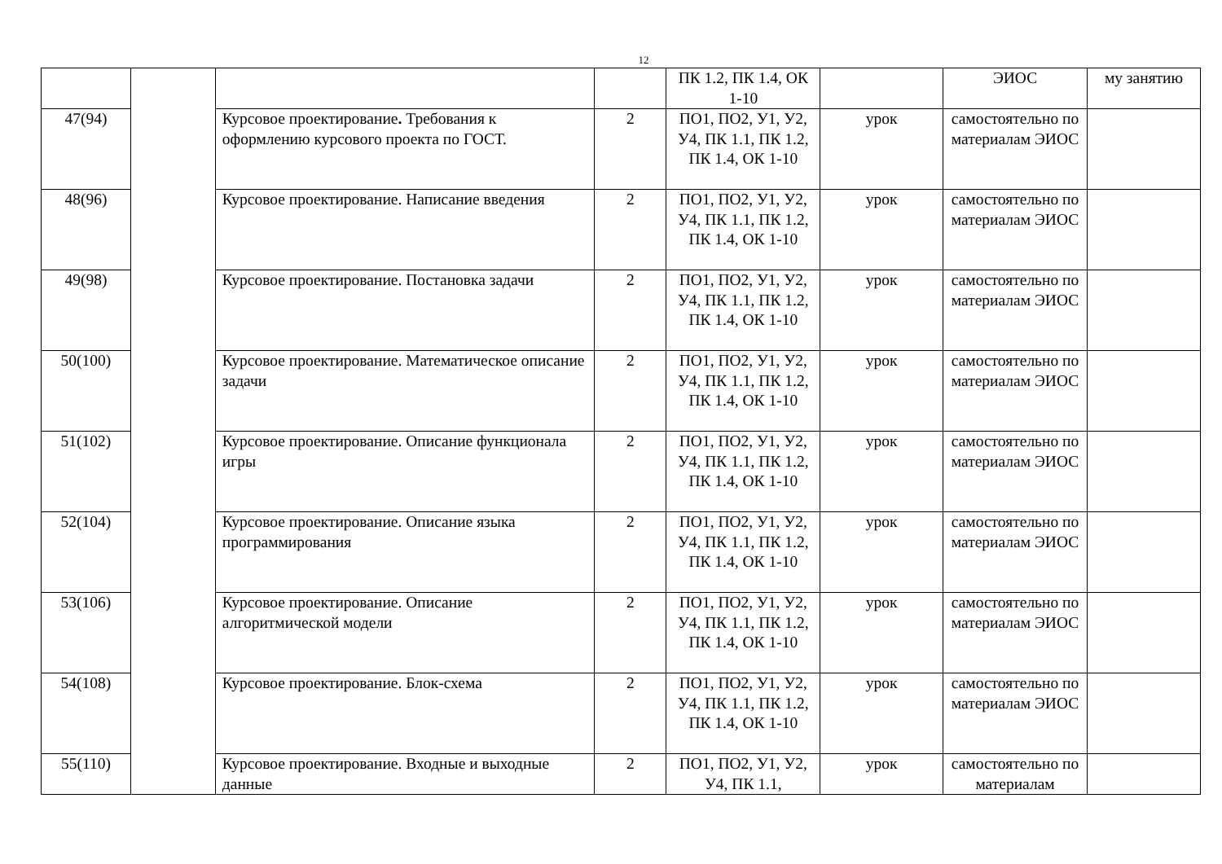12
| | | | | ПК 1.2, ПК 1.4, ОК 1-10 | | ЭИОС | му занятию |
| 47(94) | | Курсовое проектирование . Требования к оформлению курсового проекта по ГОСТ. | 2 | ПО1, ПО2, У1, У2, У4, ПК 1.1, ПК 1.2, ПК 1.4, ОК 1-10 | урок | самостоятельно по материалам ЭИОС | |
| 48(96) | | Курсовое проектирование. Написание введения | 2 | ПО1, ПО2, У1, У2, У4, ПК 1.1, ПК 1.2, ПК 1.4, ОК 1-10 | урок | самостоятельно по материалам ЭИОС | |
| 49(98) | | Курсовое проектирование. Постановка задачи | 2 | ПО1, ПО2, У1, У2, У4, ПК 1.1, ПК 1.2, ПК 1.4, ОК 1-10 | урок | самостоятельно по материалам ЭИОС | |
| 50(100) | | Курсовое проектирование. Математическое описание задачи | 2 | ПО1, ПО2, У1, У2, У4, ПК 1.1, ПК 1.2, ПК 1.4, ОК 1-10 | урок | самостоятельно по материалам ЭИОС | |
| 51(102) | | Курсовое проектирование. Описание функционала игры | 2 | ПО1, ПО2, У1, У2, У4, ПК 1.1, ПК 1.2, ПК 1.4, ОК 1-10 | урок | самостоятельно по материалам ЭИОС | |
| 52(104) | | Курсовое проектирование. Описание языка программирования | 2 | ПО1, ПО2, У1, У2, У4, ПК 1.1, ПК 1.2, ПК 1.4, ОК 1-10 | урок | самостоятельно по материалам ЭИОС | |
| 53(106) | | Курсовое проектирование. Описание алгоритмической модели | 2 | ПО1, ПО2, У1, У2, У4, ПК 1.1, ПК 1.2, ПК 1.4, ОК 1-10 | урок | самостоятельно по материалам ЭИОС | |
| 54(108) | | Курсовое проектирование. Блок-схема | 2 | ПО1, ПО2, У1, У2, У4, ПК 1.1, ПК 1.2, ПК 1.4, ОК 1-10 | урок | самостоятельно по материалам ЭИОС | |
| 55(110) | | Курсовое проектирование. Входные и выходные данные | 2 | ПО1, ПО2, У1, У2, У4, ПК 1.1, | урок | самостоятельно по материалам | |